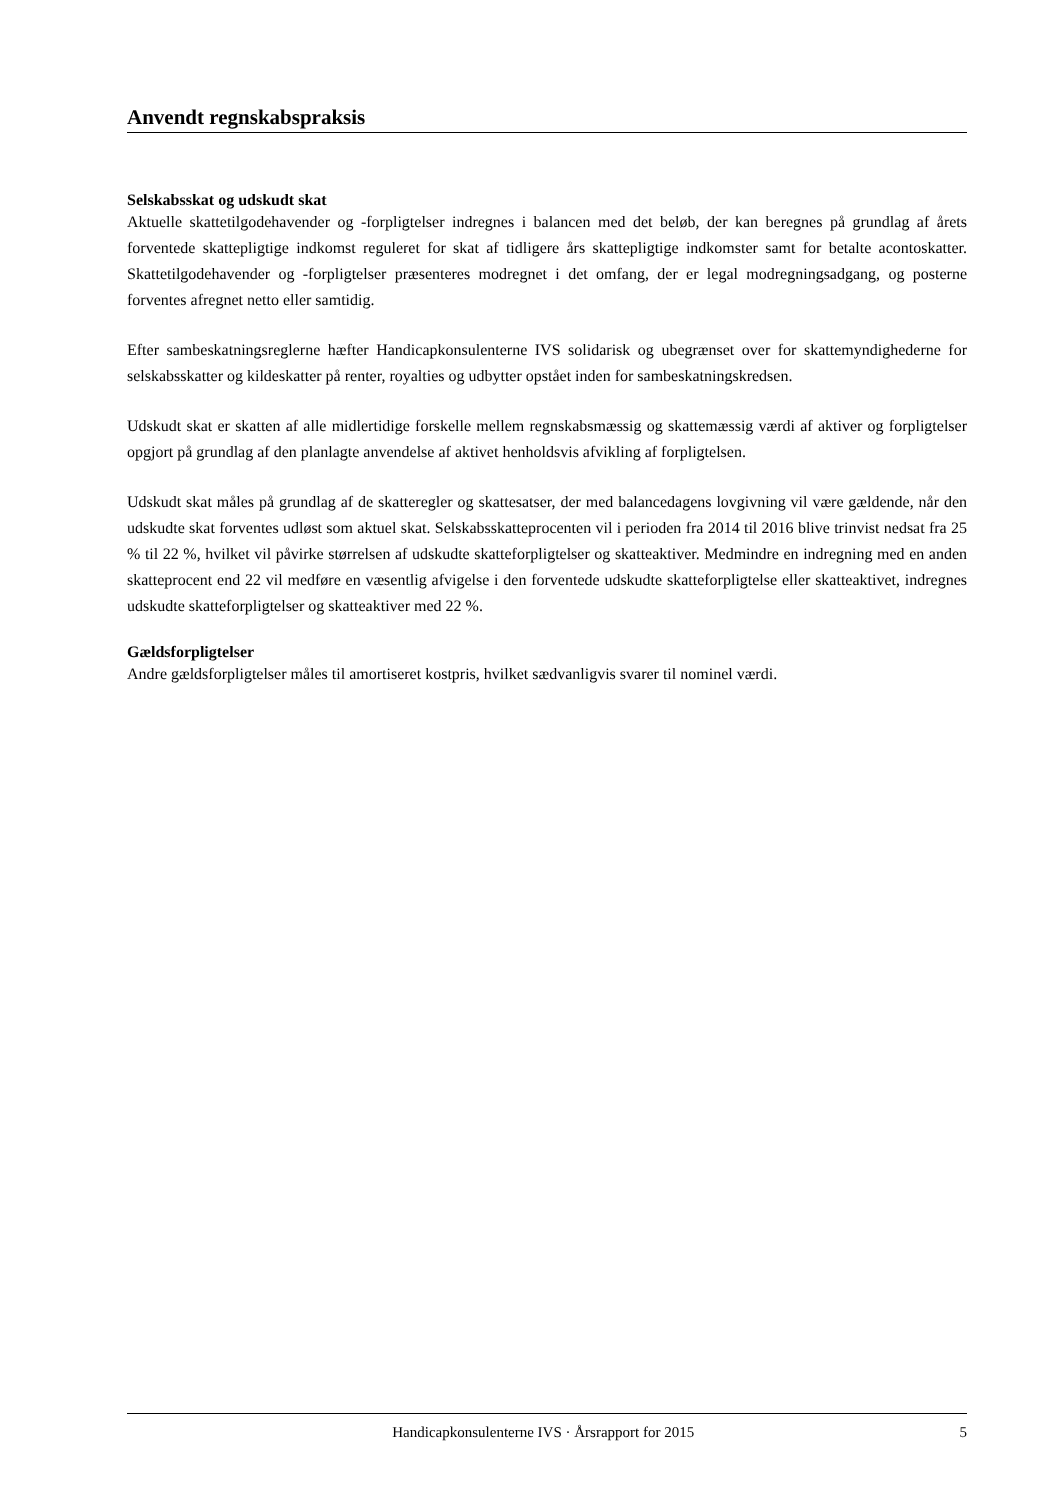Anvendt regnskabspraksis
Selskabsskat og udskudt skat
Aktuelle skattetilgodehavender og -forpligtelser indregnes i balancen med det beløb, der kan beregnes på grundlag af årets forventede skattepligtige indkomst reguleret for skat af tidligere års skattepligtige indkomster samt for betalte acontoskatter. Skattetilgodehavender og -forpligtelser præsenteres modregnet i det omfang, der er legal modregningsadgang, og posterne forventes afregnet netto eller samtidig.
Efter sambeskatningsreglerne hæfter Handicapkonsulenterne IVS solidarisk og ubegrænset over for skattemyndighederne for selskabsskatter og kildeskatter på renter, royalties og udbytter opstået inden for sambeskatningskredsen.
Udskudt skat er skatten af alle midlertidige forskelle mellem regnskabsmæssig og skattemæssig værdi af aktiver og forpligtelser opgjort på grundlag af den planlagte anvendelse af aktivet henholdsvis afvikling af forpligtelsen.
Udskudt skat måles på grundlag af de skatteregler og skattesatser, der med balancedagens lovgivning vil være gældende, når den udskudte skat forventes udløst som aktuel skat. Selskabsskatteprocenten vil i perioden fra 2014 til 2016 blive trinvist nedsat fra 25 % til 22 %, hvilket vil påvirke størrelsen af udskudte skatteforpligtelser og skatteaktiver. Medmindre en indregning med en anden skatteprocent end 22 vil medføre en væsentlig afvigelse i den forventede udskudte skatteforpligtelse eller skatteaktivet, indregnes udskudte skatteforpligtelser og skatteaktiver med 22 %.
Gældsforpligtelser
Andre gældsforpligtelser måles til amortiseret kostpris, hvilket sædvanligvis svarer til nominel værdi.
Handicapkonsulenterne IVS · Årsrapport for 2015 5